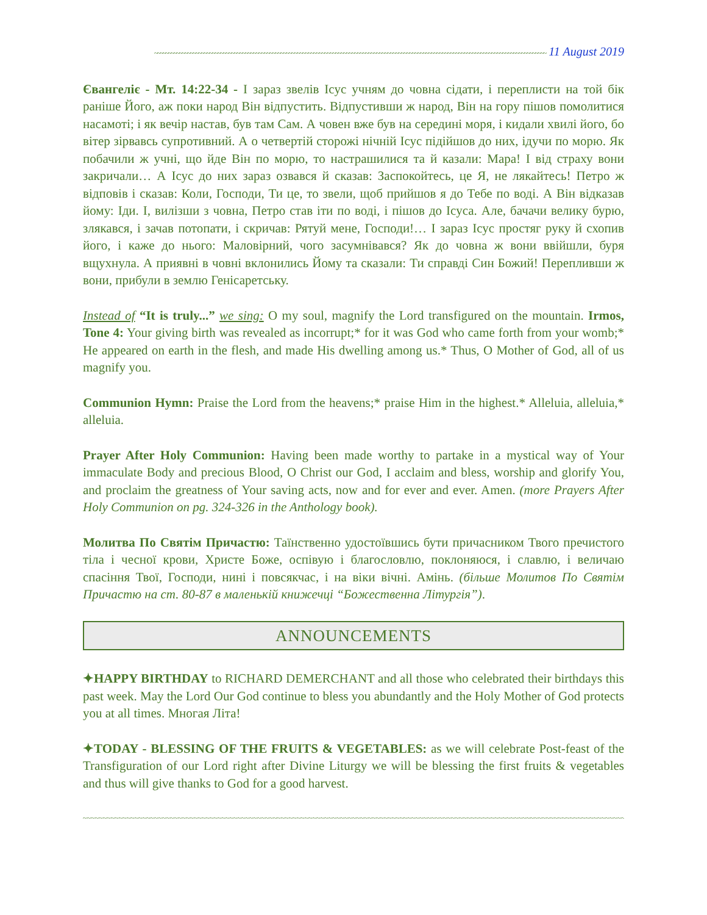~~~~~~~~~~~~~~~~~~~~~~~~~~~~~~~~~~~~~~~~~~~~~~~~~~~~~~~~~~~~~~~~~~~~~~~~~~~~~~~~~~~~~~~~~~~~~~~~~~~~~~~~~~~~~~~~~~~~~~~~~~~~~~~~~~~~~~~~~~~~~~~ 11 August 2019
Євангеліє - Мт. 14:22-34 - І зараз звелів Ісус учням до човна сідати, і переплисти на той бік раніше Його, аж поки народ Він відпустить. Відпустивши ж народ, Він на гору пішов помолитися насамоті; і як вечір настав, був там Сам. А човен вже був на середині моря, і кидали хвилі його, бо вітер зірвавсь супротивний. А о четвертій сторожі нічній Ісус підійшов до них, ідучи по морю. Як побачили ж учні, що йде Він по морю, то настрашилися та й казали: Мара! І від страху вони закричали… А Ісус до них зараз озвався й сказав: Заспокойтесь, це Я, не лякайтесь! Петро ж відповів і сказав: Коли, Господи, Ти це, то звели, щоб прийшов я до Тебе по воді. А Він відказав йому: Іди. І, вилізши з човна, Петро став іти по воді, і пішов до Ісуса. Але, бачачи велику бурю, злякався, і зачав потопати, і скричав: Рятуй мене, Господи!… І зараз Ісус простяг руку й схопив його, і каже до нього: Маловірний, чого засумнівався? Як до човна ж вони ввійшли, буря вщухнула. А приявні в човні вклонились Йому та сказали: Ти справді Син Божий! Перепливши ж вони, прибули в землю Генісаретську.
Instead of “It is truly...” we sing: O my soul, magnify the Lord transfigured on the mountain. Irmos, Tone 4: Your giving birth was revealed as incorrupt;* for it was God who came forth from your womb;* He appeared on earth in the flesh, and made His dwelling among us.* Thus, O Mother of God, all of us magnify you.
Communion Hymn: Praise the Lord from the heavens;* praise Him in the highest.* Alleluia, alleluia,* alleluia.
Prayer After Holy Communion: Having been made worthy to partake in a mystical way of Your immaculate Body and precious Blood, O Christ our God, I acclaim and bless, worship and glorify You, and proclaim the greatness of Your saving acts, now and for ever and ever. Amen. (more Prayers After Holy Communion on pg. 324-326 in the Anthology book).
Молитва По Святім Причастю: Таїнственно удостоївшись бути причасником Твого пречистого тіла і чесної крови, Христе Боже, оспівую і благословлю, поклоняюся, і славлю, і величаю спасіння Твої, Господи, нині і повсякчас, і на віки вічні. Амінь. (більше Молитов По Святім Причастю на ст. 80-87 в маленькій книжечці “Божественна Літургія”).
ANNOUNCEMENTS
✦HAPPY BIRTHDAY to RICHARD DEMERCHANT and all those who celebrated their birthdays this past week. May the Lord Our God continue to bless you abundantly and the Holy Mother of God protects you at all times. Многая Літа!
✦TODAY - BLESSING OF THE FRUITS & VEGETABLES: as we will celebrate Post-feast of the Transfiguration of our Lord right after Divine Liturgy we will be blessing the first fruits & vegetables and thus will give thanks to God for a good harvest.
~~~~~~~~~~~~~~~~~~~~~~~~~~~~~~~~~~~~~~~~~~~~~~~~~~~~~~~~~~~~~~~~~~~~~~~~~~~~~~~~~~~~~~~~~~~~~~~~~~~~~~~~~~~~~~~~~~~~~~~~~~~~~~~~~~~~~~~~~~~~~~~~~~~~~~~~~~~~~~~~~~~~~~~~~~~